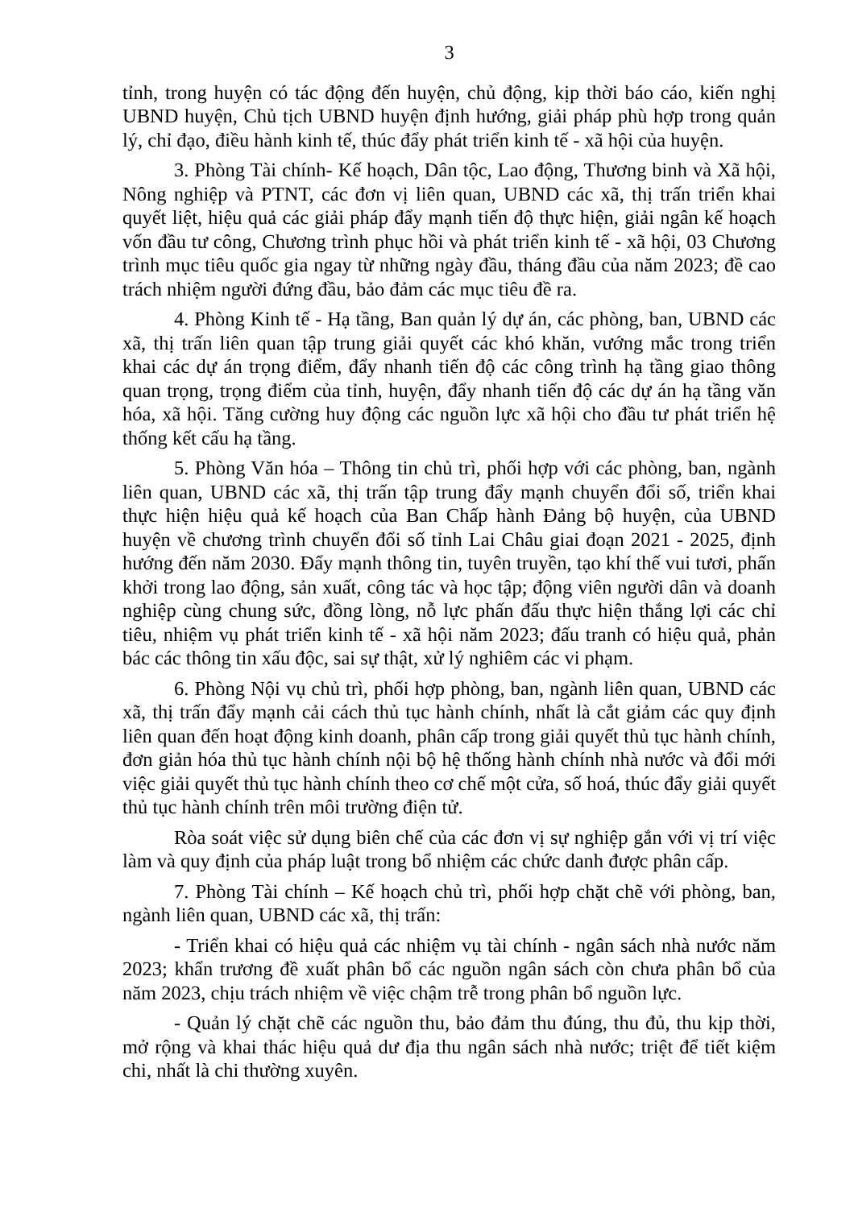3
tỉnh, trong huyện có tác động đến huyện, chủ động, kịp thời báo cáo, kiến nghị UBND huyện, Chủ tịch UBND huyện định hướng, giải pháp phù hợp trong quản lý, chỉ đạo, điều hành kinh tế, thúc đẩy phát triển kinh tế - xã hội của huyện.
3. Phòng Tài chính- Kế hoạch, Dân tộc, Lao động, Thương binh và Xã hội, Nông nghiệp và PTNT, các đơn vị liên quan, UBND các xã, thị trấn triển khai quyết liệt, hiệu quả các giải pháp đẩy mạnh tiến độ thực hiện, giải ngân kế hoạch vốn đầu tư công, Chương trình phục hồi và phát triển kinh tế - xã hội, 03 Chương trình mục tiêu quốc gia ngay từ những ngày đầu, tháng đầu của năm 2023; đề cao trách nhiệm người đứng đầu, bảo đảm các mục tiêu đề ra.
4. Phòng Kinh tế - Hạ tầng, Ban quản lý dự án, các phòng, ban, UBND các xã, thị trấn liên quan tập trung giải quyết các khó khăn, vướng mắc trong triển khai các dự án trọng điểm, đẩy nhanh tiến độ các công trình hạ tầng giao thông quan trọng, trọng điểm của tỉnh, huyện, đẩy nhanh tiến độ các dự án hạ tầng văn hóa, xã hội. Tăng cường huy động các nguồn lực xã hội cho đầu tư phát triển hệ thống kết cấu hạ tầng.
5. Phòng Văn hóa – Thông tin chủ trì, phối hợp với các phòng, ban, ngành liên quan, UBND các xã, thị trấn tập trung đẩy mạnh chuyển đổi số, triển khai thực hiện hiệu quả kế hoạch của Ban Chấp hành Đảng bộ huyện, của UBND huyện về chương trình chuyển đổi số tỉnh Lai Châu giai đoạn 2021 - 2025, định hướng đến năm 2030. Đẩy mạnh thông tin, tuyên truyền, tạo khí thế vui tươi, phấn khởi trong lao động, sản xuất, công tác và học tập; động viên người dân và doanh nghiệp cùng chung sức, đồng lòng, nỗ lực phấn đấu thực hiện thắng lợi các chỉ tiêu, nhiệm vụ phát triển kinh tế - xã hội năm 2023; đấu tranh có hiệu quả, phản bác các thông tin xấu độc, sai sự thật, xử lý nghiêm các vi phạm.
6. Phòng Nội vụ chủ trì, phối hợp phòng, ban, ngành liên quan, UBND các xã, thị trấn đẩy mạnh cải cách thủ tục hành chính, nhất là cắt giảm các quy định liên quan đến hoạt động kinh doanh, phân cấp trong giải quyết thủ tục hành chính, đơn giản hóa thủ tục hành chính nội bộ hệ thống hành chính nhà nước và đổi mới việc giải quyết thủ tục hành chính theo cơ chế một cửa, số hoá, thúc đẩy giải quyết thủ tục hành chính trên môi trường điện tử.
Ròa soát việc sử dụng biên chế của các đơn vị sự nghiệp gắn với vị trí việc làm và quy định của pháp luật trong bổ nhiệm các chức danh được phân cấp.
7. Phòng Tài chính – Kế hoạch chủ trì, phối hợp chặt chẽ với phòng, ban, ngành liên quan, UBND các xã, thị trấn:
- Triển khai có hiệu quả các nhiệm vụ tài chính - ngân sách nhà nước năm 2023; khẩn trương đề xuất phân bổ các nguồn ngân sách còn chưa phân bổ của năm 2023, chịu trách nhiệm về việc chậm trễ trong phân bổ nguồn lực.
- Quản lý chặt chẽ các nguồn thu, bảo đảm thu đúng, thu đủ, thu kịp thời, mở rộng và khai thác hiệu quả dư địa thu ngân sách nhà nước; triệt để tiết kiệm chi, nhất là chi thường xuyên.